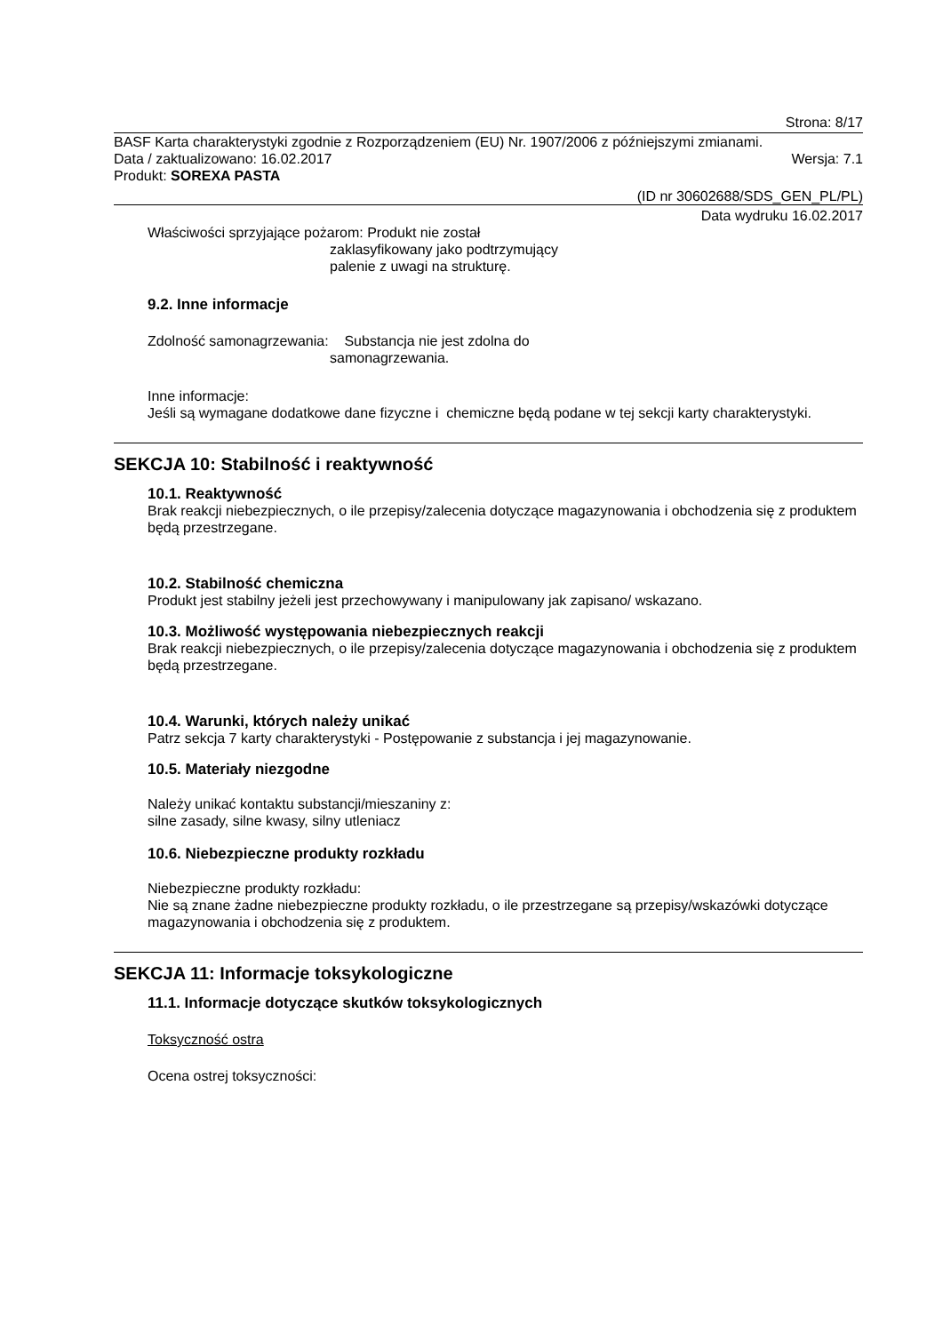Strona: 8/17
BASF Karta charakterystyki zgodnie z Rozporządzeniem (EU) Nr. 1907/2006 z późniejszymi zmianami.
Data / zaktualizowano: 16.02.2017 Wersja: 7.1
Produkt: SOREXA PASTA
(ID nr 30602688/SDS_GEN_PL/PL)
Data wydruku 16.02.2017
Właściwości sprzyjające pożarom: Produkt nie został
zaklasyfikowany jako podtrzymujący
palenie z uwagi na strukturę.
9.2. Inne informacje
Zdolność samonagrzewania: Substancja nie jest zdolna do
samonagrzewania.
Inne informacje:
Jeśli są wymagane dodatkowe dane fizyczne i chemiczne będą podane w tej sekcji karty charakterystyki.
SEKCJA 10: Stabilność i reaktywność
10.1. Reaktywność
Brak reakcji niebezpiecznych, o ile przepisy/zalecenia dotyczące magazynowania i obchodzenia się z produktem będą przestrzegane.
10.2. Stabilność chemiczna
Produkt jest stabilny jeżeli jest przechowywany i manipulowany jak zapisano/ wskazano.
10.3. Możliwość występowania niebezpiecznych reakcji
Brak reakcji niebezpiecznych, o ile przepisy/zalecenia dotyczące magazynowania i obchodzenia się z produktem będą przestrzegane.
10.4. Warunki, których należy unikać
Patrz sekcja 7 karty charakterystyki - Postępowanie z substancja i jej magazynowanie.
10.5. Materiały niezgodne
Należy unikać kontaktu substancji/mieszaniny z:
silne zasady, silne kwasy, silny utleniacz
10.6. Niebezpieczne produkty rozkładu
Niebezpieczne produkty rozkładu:
Nie są znane żadne niebezpieczne produkty rozkładu, o ile przestrzegane są przepisy/wskazówki dotyczące magazynowania i obchodzenia się z produktem.
SEKCJA 11: Informacje toksykologiczne
11.1. Informacje dotyczące skutków toksykologicznych
Toksyczność ostra
Ocena ostrej toksyczności: